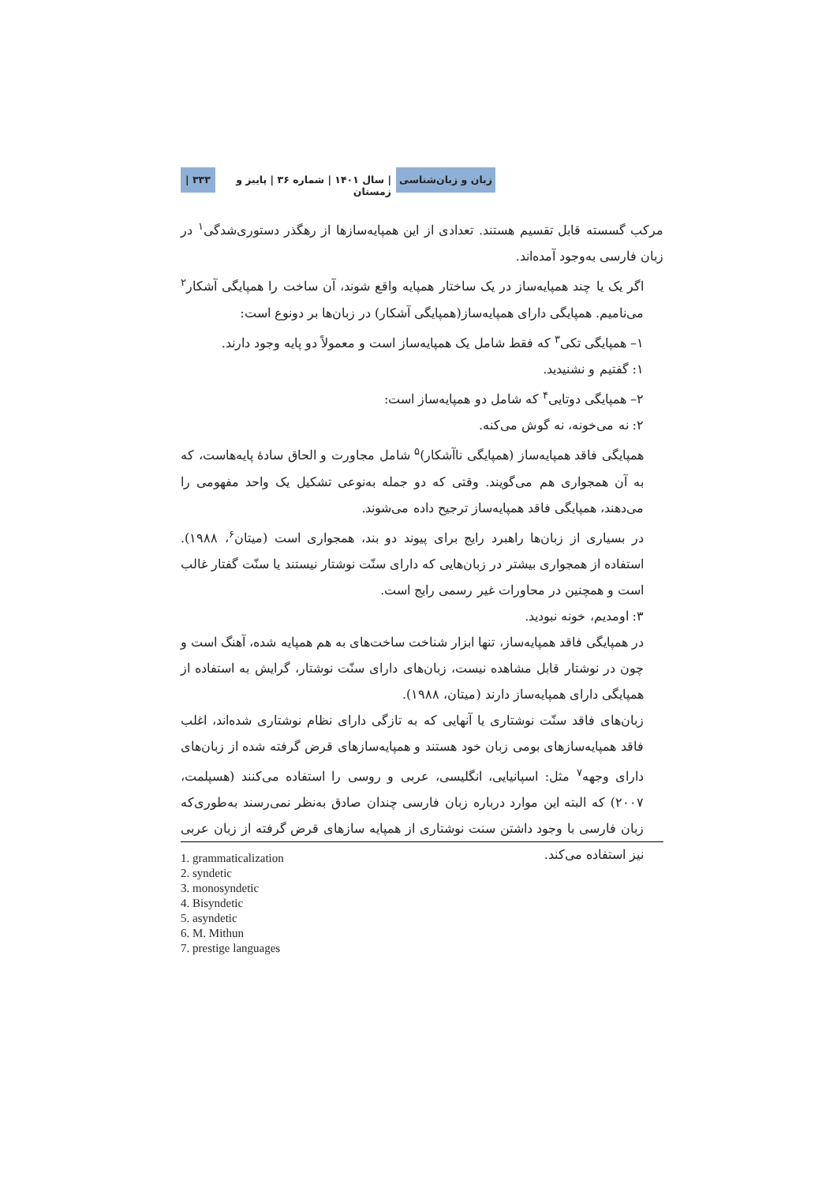زبان و زبان‌شناسی | سال ۱۴۰۱ | شماره ۳۶ | پاییز و زمستان ۳۳۳ |
مرکب گسسته قابل تقسیم هستند. تعدادی از این همپایه‌سازها از رهگذر دستوری‌شدگی<sup>۱</sup> در زبان فارسی به‌وجود آمده‌اند.
اگر یک یا چند همپایه‌ساز در یک ساختار همپایه واقع شوند، آن ساخت را همپایگی آشکار<sup>۲</sup> می‌نامیم. همپایگی دارای همپایه‌ساز(همپایگی آشکار) در زبان‌ها بر دونوع است:
۱– همپایگی تکی<sup>۳</sup> که فقط شامل یک همپایه‌ساز است و معمولاً دو پایه وجود دارند.
۱: گفتیم و نشنیدید.
۲– همپایگی دوتایی<sup>۴</sup> که شامل دو همپایه‌ساز است:
۲: نه می‌خونه، نه گوش می‌کنه.
همپایگی فاقد همپایه‌ساز (همپایگی ناآشکار)<sup>۵</sup> شامل مجاورت و الحاق سادهٔ پایه‌هاست، که به آن همجواری هم می‌گویند. وقتی که دو جمله به‌نوعی تشکیل یک واحد مفهومی را می‌دهند، همپایگی فاقد همپایه‌ساز ترجیح داده می‌شوند.
در بسیاری از زبان‌ها راهبرد رایج برای پیوند دو بند، همجواری است (میتان<sup>۶</sup>، ۱۹۸۸). استفاده از همجواری بیشتر در زبان‌هایی که دارای سنّت نوشتار نیستند یا سنّت گفتار غالب است و همچنین در محاورات غیر رسمی رایج است.
۳: اومدیم، خونه نبودید.
در همپایگی فاقد همپایه‌ساز، تنها ابزار شناخت ساخت‌های به هم همپایه شده، آهنگ است و چون در نوشتار قابل مشاهده نیست، زبان‌های دارای سنّت نوشتار، گرایش به استفاده از همپایگی دارای همپایه‌ساز دارند (میتان، ۱۹۸۸).
زبان‌های فاقد سنّت نوشتاری یا آنهایی که به تازگی دارای نظام نوشتاری شده‌اند، اغلب فاقد همپایه‌سازهای بومی زبان خود هستند و همپایه‌سازهای قرض گرفته شده از زبان‌های دارای وجهه<sup>۷</sup> مثل: اسپانیایی، انگلیسی، عربی و روسی را استفاده می‌کنند (هسپلمت، ۲۰۰۷) که البته این موارد درباره زبان فارسی چندان صادق به‌نظر نمی‌رسند به‌طوری‌که زبان فارسی با وجود داشتن سنت نوشتاری از همپایه سازهای قرض گرفته از زبان عربی نیز استفاده می‌کند.
1. grammaticalization
2. syndetic
3. monosyndetic
4. Bisyndetic
5. asyndetic
6. M. Mithun
7. prestige languages